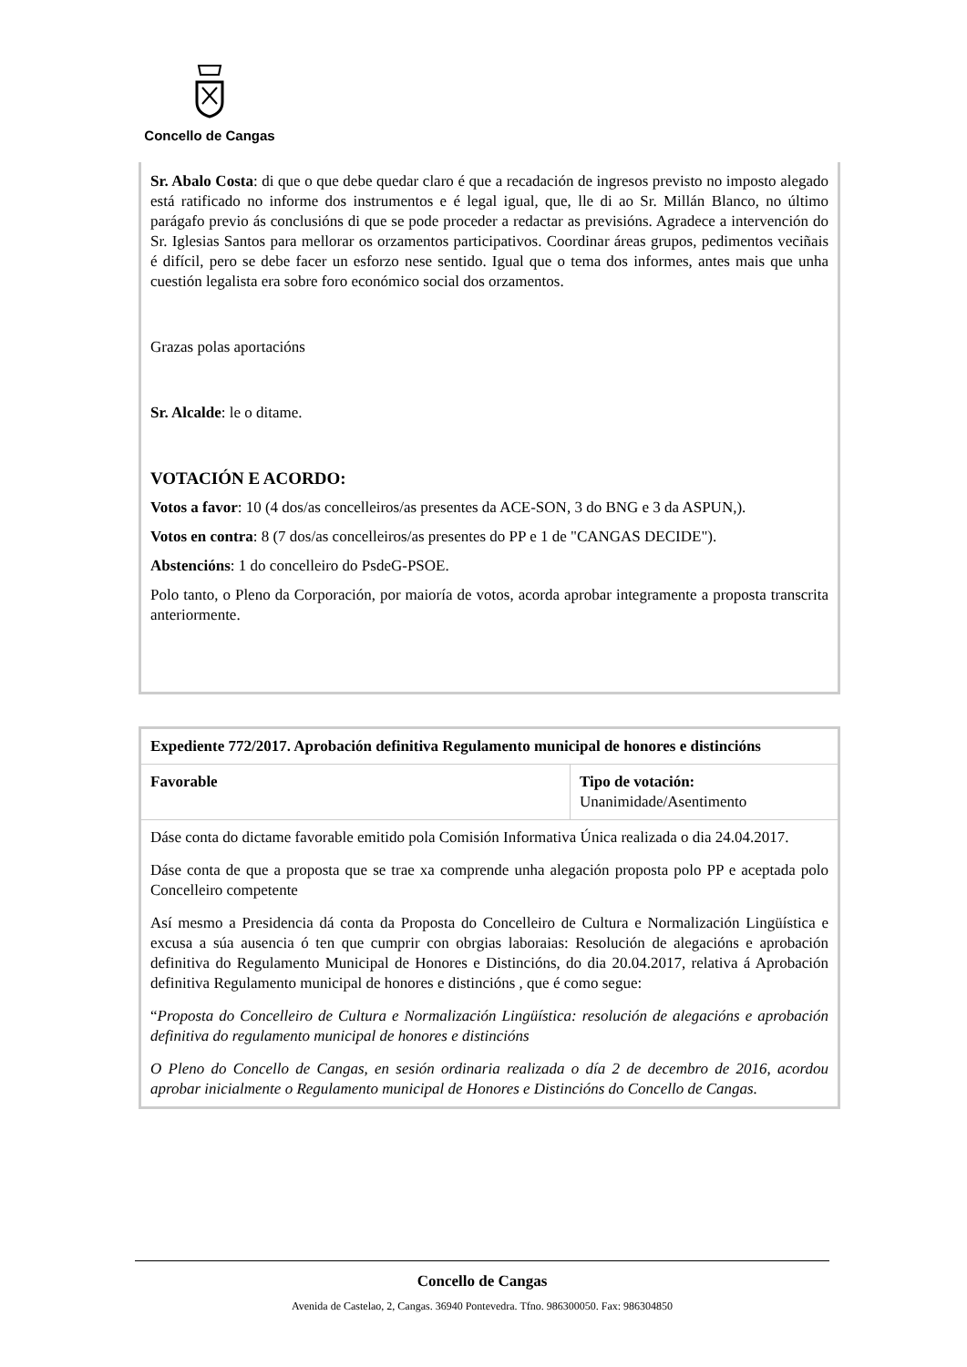Concello de Cangas
Sr. Abalo Costa: di que o que debe quedar claro é que a recadación de ingresos previsto no imposto alegado está ratificado no informe dos instrumentos e é legal igual, que, lle di ao Sr. Millán Blanco, no último parágafo previo ás conclusións di que se pode proceder a redactar as previsións. Agradece a intervención do Sr. Iglesias Santos para mellorar os orzamentos participativos. Coordinar áreas grupos, pedimentos veciñais é difícil, pero se debe facer un esforzo nese sentido. Igual que o tema dos informes, antes mais que unha cuestión legalista era sobre foro económico social dos orzamentos.
Grazas polas aportacións
Sr. Alcalde: le o ditame.
VOTACIÓN E ACORDO:
Votos a favor: 10 (4 dos/as concelleiros/as presentes da ACE-SON, 3 do BNG e 3 da ASPUN,).
Votos en contra: 8 (7 dos/as concelleiros/as presentes do PP e 1 de "CANGAS DECIDE").
Abstencións: 1 do concelleiro do PsdeG-PSOE.
Polo tanto, o Pleno da Corporación, por maioría de votos, acorda aprobar integramente a proposta transcrita anteriormente.
| Expediente 772/2017. Aprobación definitiva Regulamento municipal de honores e distincións | |
| Favorable | Tipo de votación: Unanimidade/Asentimento |
| Dáse conta do dictame favorable emitido pola Comisión Informativa Única realizada o dia 24.04.2017. Dáse conta de que a proposta que se trae xa comprende unha alegación proposta polo PP e aceptada polo Concelleiro competente Así mesmo a Presidencia dá conta da Proposta do Concelleiro de Cultura e Normalización Lingüística e excusa a súa ausencia ó ten que cumprir con obrgias laboraias: Resolución de alegacións e aprobación definitiva do Regulamento Municipal de Honores e Distincións, do dia 20.04.2017, relativa á Aprobación definitiva Regulamento municipal de honores e distincións , que é como segue: “ Proposta do Concelleiro de Cultura e Normalización Lingüística: resolución de alegacións e aprobación definitiva do regulamento municipal de honores e distincións O Pleno do Concello de Cangas, en sesión ordinaria realizada o día 2 de decembro de 2016, acordou aprobar inicialmente o Regulamento municipal de Honores e Distincións do Concello de Cangas. | |
Concello de Cangas
Avenida de Castelao, 2, Cangas. 36940 Pontevedra. Tfno. 986300050. Fax: 986304850